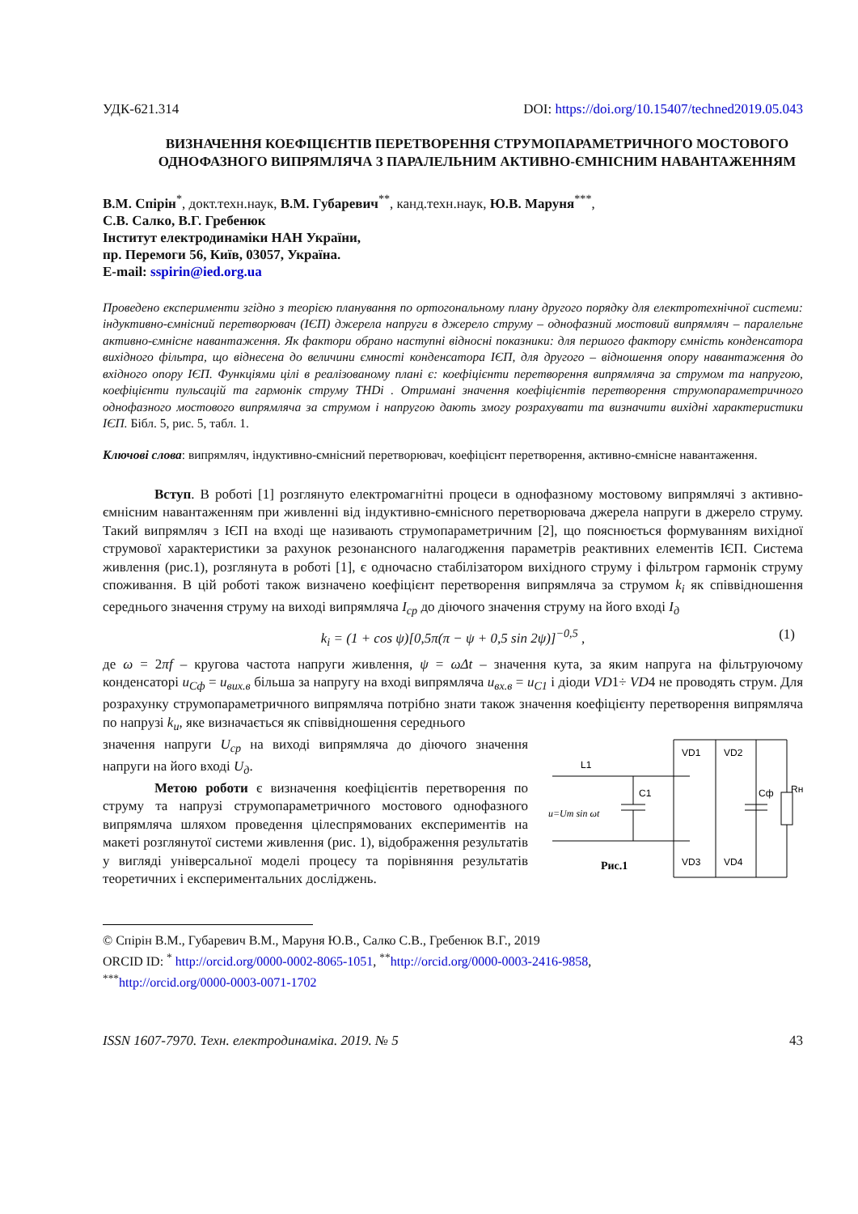УДК-621.314 DOI: https://doi.org/10.15407/techned2019.05.043
ВИЗНАЧЕННЯ КОЕФІЦІЄНТІВ ПЕРЕТВОРЕННЯ СТРУМОПАРАМЕТРИЧНОГО МОСТОВОГО ОДНОФАЗНОГО ВИПРЯМЛЯЧА З ПАРАЛЕЛЬНИМ АКТИВНО-ЄМНІСНИМ НАВАНТАЖЕННЯМ
В.М. Спірін<sup>*</sup>, докт.техн.наук, В.М. Губаревич<sup>**</sup>, канд.техн.наук, Ю.В. Маруня<sup>***</sup>,
С.В. Салко, В.Г. Гребенюк
Інститут електродинаміки НАН України,
пр. Перемоги 56, Київ, 03057, Україна.
E-mail: sspirin@ied.org.ua
Проведено експерименти згідно з теорією планування по ортогональному плану другого порядку для електротехнічної системи: індуктивно-ємнісний перетворювач (ІЄП) джерела напруги в джерело струму – однофазний мостовий випрямляч – паралельне активно-ємнісне навантаження. Як фактори обрано наступні відносні показники: для першого фактору ємність конденсатора вихідного фільтра, що віднесена до величини ємності конденсатора ІЄП, для другого – відношення опору навантаження до вхідного опору ІЄП. Функціями цілі в реалізованому плані є: коефіцієнти перетворення випрямляча за струмом та напругою, коефіцієнти пульсацій та гармонік струму THDi . Отримані значення коефіцієнтів перетворення струмопараметричного однофазного мостового випрямляча за струмом і напругою дають змогу розрахувати та визначити вихідні характеристики ІЄП. Бібл. 5, рис. 5, табл. 1.
Ключові слова: випрямляч, індуктивно-ємнісний перетворювач, коефіцієнт перетворення, активно-ємнісне навантаження.
Вступ. В роботі [1] розглянуто електромагнітні процеси в однофазному мостовому випрямлячі з активно-ємнісним навантаженням при живленні від індуктивно-ємнісного перетворювача джерела напруги в джерело струму. Такий випрямляч з ІЄП на вході ще називають струмопараметричним [2], що пояснюється формуванням вихідної струмової характеристики за рахунок резонансного налагодження параметрів реактивних елементів ІЄП. Система живлення (рис.1), розглянута в роботі [1], є одночасно стабілізатором вихідного струму і фільтром гармонік струму споживання. В цій роботі також визначено коефіцієнт перетворення випрямляча за струмом k<sub>i</sub> як співвідношення середнього значення струму на виході випрямляча I<sub>ср</sub> до діючого значення струму на його вході I<sub>д</sub>
k<sub>i</sub> = (1 + cos ψ)[0,5π(π − ψ + 0,5 sin 2ψ)]<sup>−0,5</sup> , (1)
де ω = 2πf – кругова частота напруги живлення, ψ = ωΔt – значення кута, за яким напруга на фільтруючому конденсаторі u<sub>Cф</sub> = u<sub>вих.в</sub> більша за напругу на вході випрямляча u<sub>вх.в</sub> = u<sub>C1</sub> і діоди VD1÷ VD4 не проводять струм. Для розрахунку струмопараметричного випрямляча потрібно знати також значення коефіцієнту перетворення випрямляча по напрузі k<sub>u</sub>, яке визначається як співвідношення середнього
значення напруги U<sub>ср</sub> на виході випрямляча до діючого значення напруги на його вході U<sub>д</sub>.
Метою роботи є визначення коефіцієнтів перетворення по струму та напрузі струмопараметричного мостового однофазного випрямляча шляхом проведення цілеспрямованих експериментів на макеті розглянутої системи живлення (рис. 1), відображення результатів у вигляді універсальної моделі процесу та порівняння результатів теоретичних і експериментальних досліджень.
L1
C1
VD1
VD2
VD3
VD4
Cф
Rн
u=Um sin ωt
Рис.1
© Спірін В.М., Губаревич В.М., Маруня Ю.В., Салко С.В., Гребенюк В.Г., 2019
ORCID ID: <sup>*</sup> http://orcid.org/0000-0002-8065-1051, <sup>**</sup>http://orcid.org/0000-0003-2416-9858,
<sup>***</sup> http://orcid.org/0000-0003-0071-1702
ISSN 1607-7970. Техн. електродинаміка. 2019. № 5 43